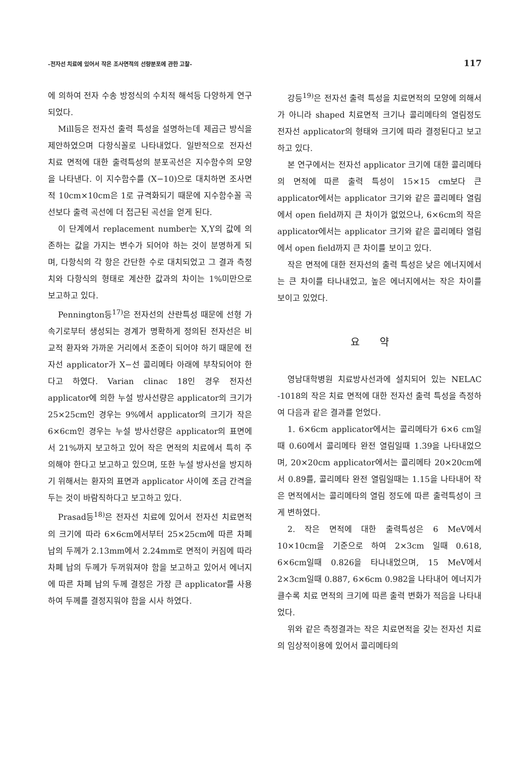-전자선 치료에 있어서 작은 조사면적의 선량분포에 관한 고찰- 117
에 의하여 전자 수송 방정식의 수치적 해석등 다양하게 연구되었다.
Mill등은 전자선 출력 특성을 설명하는데 제곱근 방식을 제안하였으며 다항식꼴로 나타내었다. 일반적으로 전자선 치료 면적에 대한 출력특성의 분포곡선은 지수함수의 모양을 나타낸다. 이 지수함수를 (X−10)으로 대치하면 조사면적 10cm×10cm은 1로 규격화되기 때문에 지수함수꼴 곡선보다 출력 곡선에 더 접근된 곡선을 얻게 된다.
이 단계에서 replacement number는 X,Y의 값에 의존하는 값을 가지는 변수가 되어야 하는 것이 분명하게 되며, 다항식의 각 항은 간단한 수로 대치되었고 그 결과 측정치와 다항식의 형태로 계산한 값과의 차이는 1%미만으로 보고하고 있다.
Pennington등<sup>17)</sup>은 전자선의 산란특성 때문에 선형 가속기로부터 생성되는 경계가 명확하게 정의된 전자선은 비교적 환자와 가까운 거리에서 조준이 되어야 하기 때문에 전자선 applicator가 X−선 콜리메타 아래에 부착되어야 한다고 하였다. Varian clinac 18인 경우 전자선 applicator에 의한 누설 방사선량은 applicator의 크기가 25×25cm인 경우는 9%에서 applicator의 크기가 작은 6×6cm인 경우는 누설 방사선량은 applicator의 표면에서 21%까지 보고하고 있어 작은 면적의 치료에서 특히 주의해야 한다고 보고하고 있으며, 또한 누설 방사선을 방지하기 위해서는 환자의 표면과 applicator 사이에 조금 간격을 두는 것이 바람직하다고 보고하고 있다.
Prasad등<sup>18)</sup>은 전자선 치료에 있어서 전자선 치료면적의 크기에 따라 6×6cm에서부터 25×25cm에 따른 차폐 납의 두께가 2.13mm에서 2.24mm로 면적이 커짐에 따라 차폐 납의 두께가 두꺼워져야 함을 보고하고 있어서 에너지에 따른 차폐 납의 두께 결정은 가장 큰 applicator를 사용하여 두께를 결정지워야 함을 시사 하였다.
강등<sup>19)</sup>은 전자선 출력 특성을 치료면적의 모양에 의해서가 아니라 shaped 치료면적 크기나 콜리메타의 열림정도 전자선 applicator의 형태와 크기에 따라 결정된다고 보고하고 있다.
본 연구에서는 전자선 applicator 크기에 대한 콜리메타의 면적에 따른 출력 특성이 15×15 cm보다 큰 applicator에서는 applicator 크기와 같은 콜리메타 열림에서 open field까지 큰 차이가 없었으나, 6×6cm의 작은 applicator에서는 applicator 크기와 같은 콜리메타 열림에서 open field까지 큰 차이를 보이고 있다.
작은 면적에 대한 전자선의 출력 특성은 낮은 에너지에서는 큰 차이를 타나내었고, 높은 에너지에서는 작은 차이를 보이고 있었다.
요약
영남대학병원 치료방사선과에 설치되어 있는 NELAC -1018의 작은 치료 면적에 대한 전자선 출력 특성을 측정하여 다음과 같은 결과를 얻었다.
1. 6×6cm applicator에서는 콜리메타가 6×6 cm일때 0.60에서 콜리메타 완전 열림일때 1.39을 나타내었으며, 20×20cm applicator에서는 콜리메타 20×20cm에서 0.89를, 콜리메타 완전 열림일때는 1.15을 나타내어 작은 면적에서는 콜리메타의 열림 정도에 따른 출력특성이 크게 변하였다.
2. 작은 면적에 대한 출력특성은 6 MeV에서 10×10cm을 기준으로 하여 2×3cm 일때 0.618, 6×6cm일때 0.826을 타나내었으며, 15 MeV에서 2×3cm일때 0.887, 6×6cm 0.982을 나타내어 에너지가 클수록 치료 면적의 크기에 따른 출력 변화가 적음을 나타내었다.
위와 같은 측정결과는 작은 치료면적을 갖는 전자선 치료의 임상적이용에 있어서 콜리메타의